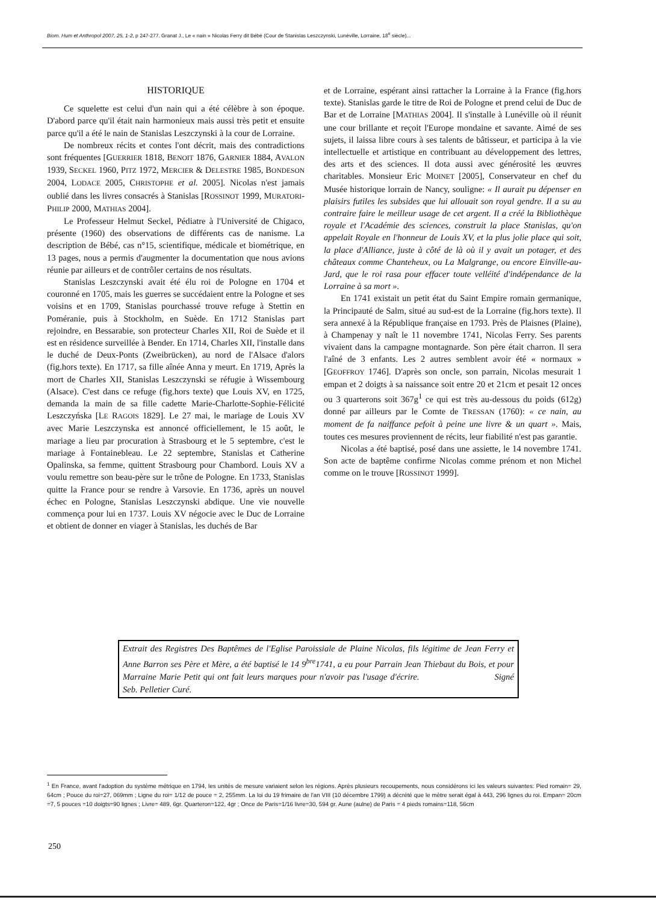Biom. Hum et Anthropol 2007, 25, 1-2, p 247-277. Granat J., Le « nain » Nicolas Ferry dit Bébé (Cour de Stanislas Leszczynski, Lunéville, Lorraine, 18<sup>e</sup> siècle)...
HISTORIQUE
Ce squelette est celui d'un nain qui a été célèbre à son époque. D'abord parce qu'il était nain harmonieux mais aussi très petit et ensuite parce qu'il a été le nain de Stanislas Leszczynski à la cour de Lorraine.
De nombreux récits et contes l'ont décrit, mais des contradictions sont fréquentes [GUERRIER 1818, BENOIT 1876, GARNIER 1884, AVALON 1939, SECKEL 1960, PITZ 1972, MERCIER & DELESTRE 1985, BONDESON 2004, LODACE 2005, CHRISTOPHE et al. 2005]. Nicolas n'est jamais oublié dans les livres consacrés à Stanislas [ROSSINOT 1999, MURATORI-PHILIP 2000, MATHIAS 2004].
Le Professeur Helmut Seckel, Pédiatre à l'Université de Chigaco, présente (1960) des observations de différents cas de nanisme. La description de Bébé, cas n°15, scientifique, médicale et biométrique, en 13 pages, nous a permis d'augmenter la documentation que nous avions réunie par ailleurs et de contrôler certains de nos résultats.
Stanislas Leszczynski avait été élu roi de Pologne en 1704 et couronné en 1705, mais les guerres se succédaient entre la Pologne et ses voisins et en 1709, Stanislas pourchassé trouve refuge à Stettin en Poméranie, puis à Stockholm, en Suède. En 1712 Stanislas part rejoindre, en Bessarabie, son protecteur Charles XII, Roi de Suède et il est en résidence surveillée à Bender. En 1714, Charles XII, l'installe dans le duché de Deux-Ponts (Zweibrücken), au nord de l'Alsace d'alors (fig.hors texte). En 1717, sa fille aînée Anna y meurt. En 1719, Après la mort de Charles XII, Stanislas Leszczynski se réfugie à Wissembourg (Alsace). C'est dans ce refuge (fig.hors texte) que Louis XV, en 1725, demanda la main de sa fille cadette Marie-Charlotte-Sophie-Félicité Leszczyńska [LE RAGOIS 1829]. Le 27 mai, le mariage de Louis XV avec Marie Leszczynska est annoncé officiellement, le 15 août, le mariage a lieu par procuration à Strasbourg et le 5 septembre, c'est le mariage à Fontainebleau. Le 22 septembre, Stanislas et Catherine Opalinska, sa femme, quittent Strasbourg pour Chambord. Louis XV a voulu remettre son beau-père sur le trône de Pologne. En 1733, Stanislas quitte la France pour se rendre à Varsovie. En 1736, après un nouvel échec en Pologne, Stanislas Leszczynski abdique. Une vie nouvelle commença pour lui en 1737. Louis XV négocie avec le Duc de Lorraine et obtient de donner en viager à Stanislas, les duchés de Bar
et de Lorraine, espérant ainsi rattacher la Lorraine à la France (fig.hors texte). Stanislas garde le titre de Roi de Pologne et prend celui de Duc de Bar et de Lorraine [MATHIAS 2004]. Il s'installe à Lunéville où il réunit une cour brillante et reçoit l'Europe mondaine et savante. Aimé de ses sujets, il laissa libre cours à ses talents de bâtisseur, et participa à la vie intellectuelle et artistique en contribuant au développement des lettres, des arts et des sciences. Il dota aussi avec générosité les œuvres charitables. Monsieur Eric MOINET [2005], Conservateur en chef du Musée historique lorrain de Nancy, souligne: « Il aurait pu dépenser en plaisirs futiles les subsides que lui allouait son royal gendre. Il a su au contraire faire le meilleur usage de cet argent. Il a créé la Bibliothèque royale et l'Académie des sciences, construit la place Stanislas, qu'on appelait Royale en l'honneur de Louis XV, et la plus jolie place qui soit, la place d'Alliance, juste à côté de là où il y avait un potager, et des châteaux comme Chanteheux, ou La Malgrange, ou encore Einville-au-Jard, que le roi rasa pour effacer toute velléité d'indépendance de la Lorraine à sa mort ».
En 1741 existait un petit état du Saint Empire romain germanique, la Principauté de Salm, situé au sud-est de la Lorraine (fig.hors texte). Il sera annexé à la République française en 1793. Près de Plaisnes (Plaine), à Champenay y naît le 11 novembre 1741, Nicolas Ferry. Ses parents vivaient dans la campagne montagnarde. Son père était charron. Il sera l'aîné de 3 enfants. Les 2 autres semblent avoir été « normaux » [GEOFFROY 1746]. D'après son oncle, son parrain, Nicolas mesurait 1 empan et 2 doigts à sa naissance soit entre 20 et 21cm et pesait 12 onces ou 3 quarterons soit 367g<sup>1</sup> ce qui est très au-dessous du poids (612g) donné par ailleurs par le Comte de TRESSAN (1760): « ce nain, au moment de fa naiffance pefoit à peine une livre & un quart ». Mais, toutes ces mesures proviennent de récits, leur fiabilité n'est pas garantie.
Nicolas a été baptisé, posé dans une assiette, le 14 novembre 1741. Son acte de baptême confirme Nicolas comme prénom et non Michel comme on le trouve [ROSSINOT 1999].
Extrait des Registres Des Baptêmes de l'Eglise Paroissiale de Plaine Nicolas, fils légitime de Jean Ferry et Anne Barron ses Père et Mère, a été baptisé le 14 9<sup>bre</sup>1741, a eu pour Parrain Jean Thiebaut du Bois, et pour Marraine Marie Petit qui ont fait leurs marques pour n'avoir pas l'usage d'écrire. Signé Seb. Pelletier Curé.
<sup>1</sup> En France, avant l'adoption du système métrique en 1794, les unités de mesure variaient selon les régions. Après plusieurs recoupements, nous considérons ici les valeurs suivantes: Pied romain= 29, 64cm ; Pouce du roi=27, 069mm ; Ligne du roi= 1/12 de pouce = 2, 255mm. La loi du 19 frimaire de l'an VIII (10 décembre 1799) a décrété que le mètre serait égal à 443, 296 lignes du roi. Empan= 20cm =7, 5 pouces =10 doigts=90 lignes ; Livre= 489, 6gr. Quarteron=122, 4gr ; Once de Paris=1/16 livre=30, 594 gr. Aune (aulne) de Paris = 4 pieds romains=118, 56cm
250